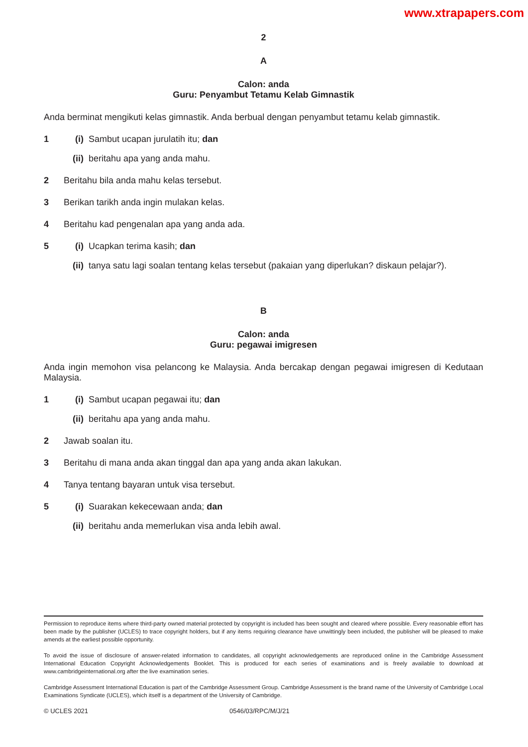www.xtrapapers.com
2
A
Calon: anda
Guru: Penyambut Tetamu Kelab Gimnastik
Anda berminat mengikuti kelas gimnastik. Anda berbual dengan penyambut tetamu kelab gimnastik.
1 (i) Sambut ucapan jurulatih itu; dan
(ii) beritahu apa yang anda mahu.
2 Beritahu bila anda mahu kelas tersebut.
3 Berikan tarikh anda ingin mulakan kelas.
4 Beritahu kad pengenalan apa yang anda ada.
5 (i) Ucapkan terima kasih; dan
(ii) tanya satu lagi soalan tentang kelas tersebut (pakaian yang diperlukan? diskaun pelajar?).
B
Calon: anda
Guru: pegawai imigresen
Anda ingin memohon visa pelancong ke Malaysia. Anda bercakap dengan pegawai imigresen di Kedutaan Malaysia.
1 (i) Sambut ucapan pegawai itu; dan
(ii) beritahu apa yang anda mahu.
2 Jawab soalan itu.
3 Beritahu di mana anda akan tinggal dan apa yang anda akan lakukan.
4 Tanya tentang bayaran untuk visa tersebut.
5 (i) Suarakan kekecewaan anda; dan
(ii) beritahu anda memerlukan visa anda lebih awal.
Permission to reproduce items where third-party owned material protected by copyright is included has been sought and cleared where possible. Every reasonable effort has been made by the publisher (UCLES) to trace copyright holders, but if any items requiring clearance have unwittingly been included, the publisher will be pleased to make amends at the earliest possible opportunity.
To avoid the issue of disclosure of answer-related information to candidates, all copyright acknowledgements are reproduced online in the Cambridge Assessment International Education Copyright Acknowledgements Booklet. This is produced for each series of examinations and is freely available to download at www.cambridgeinternational.org after the live examination series.
Cambridge Assessment International Education is part of the Cambridge Assessment Group. Cambridge Assessment is the brand name of the University of Cambridge Local Examinations Syndicate (UCLES), which itself is a department of the University of Cambridge.
© UCLES 2021 0546/03/RPC/M/J/21